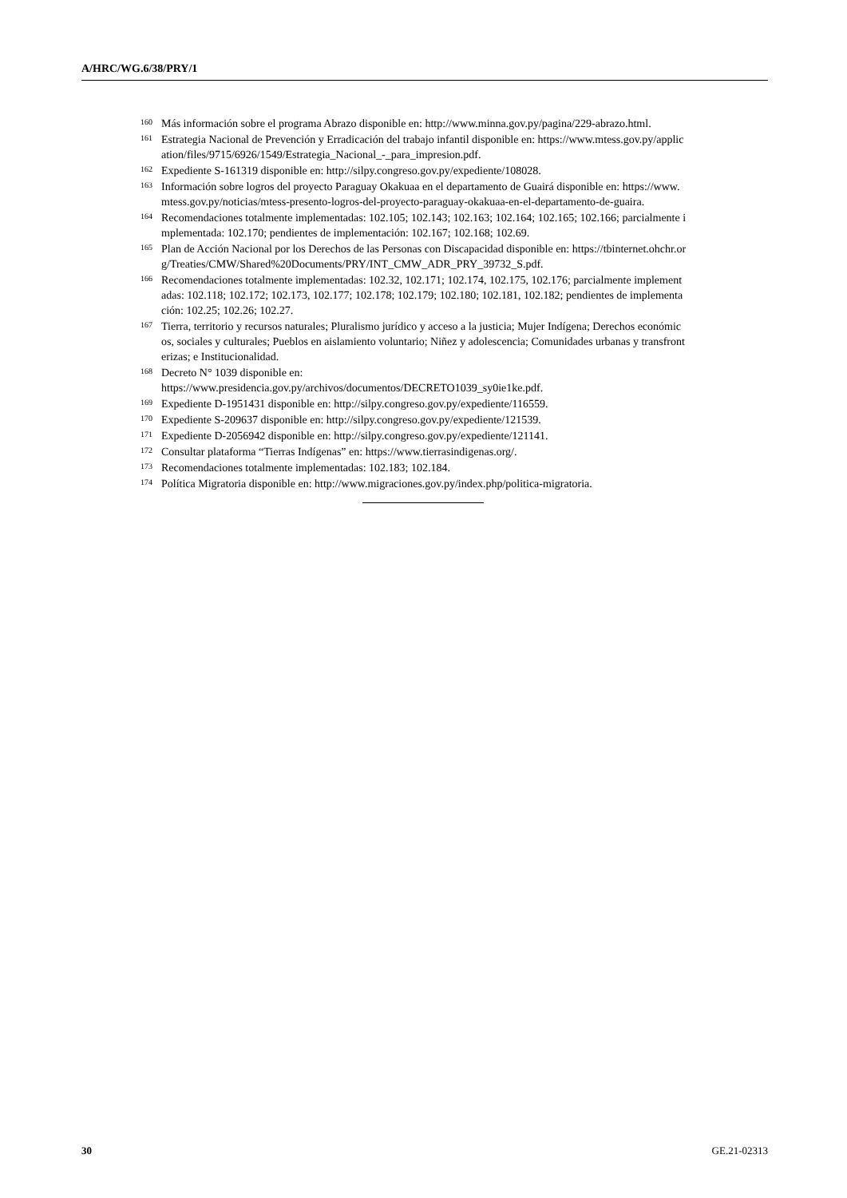A/HRC/WG.6/38/PRY/1
<sup>160</sup>
Más información sobre el programa Abrazo disponible en: http://www.minna.gov.py/pagina/229-abrazo.html.
<sup>161</sup>
Estrategia Nacional de Prevención y Erradicación del trabajo infantil disponible en: https://www.mtess.gov.py/application/files/9715/6926/1549/Estrategia_Nacional_-_para_impresion.pdf.
<sup>162</sup>
Expediente S-161319 disponible en: http://silpy.congreso.gov.py/expediente/108028.
<sup>163</sup>
Información sobre logros del proyecto Paraguay Okakuaa en el departamento de Guairá disponible en: https://www.mtess.gov.py/noticias/mtess-presento-logros-del-proyecto-paraguay-okakuaa-en-el-departamento-de-guaira.
<sup>164</sup>
Recomendaciones totalmente implementadas: 102.105; 102.143; 102.163; 102.164; 102.165; 102.166; parcialmente implementada: 102.170; pendientes de implementación: 102.167; 102.168; 102.69.
<sup>165</sup>
Plan de Acción Nacional por los Derechos de las Personas con Discapacidad disponible en: https://tbinternet.ohchr.org/Treaties/CMW/Shared%20Documents/PRY/INT_CMW_ADR_PRY_39732_S.pdf.
<sup>166</sup>
Recomendaciones totalmente implementadas: 102.32, 102.171; 102.174, 102.175, 102.176; parcialmente implementadas: 102.118; 102.172; 102.173, 102.177; 102.178; 102.179; 102.180; 102.181, 102.182; pendientes de implementación: 102.25; 102.26; 102.27.
<sup>167</sup>
Tierra, territorio y recursos naturales; Pluralismo jurídico y acceso a la justicia; Mujer Indígena; Derechos económicos, sociales y culturales; Pueblos en aislamiento voluntario; Niñez y adolescencia; Comunidades urbanas y transfronterizas; e Institucionalidad.
<sup>168</sup>
Decreto N° 1039 disponible en:
https://www.presidencia.gov.py/archivos/documentos/DECRETO1039_sy0ie1ke.pdf.
<sup>169</sup>
Expediente D-1951431 disponible en: http://silpy.congreso.gov.py/expediente/116559.
<sup>170</sup>
Expediente S-209637 disponible en: http://silpy.congreso.gov.py/expediente/121539.
<sup>171</sup>
Expediente D-2056942 disponible en: http://silpy.congreso.gov.py/expediente/121141.
<sup>172</sup>
Consultar plataforma “Tierras Indígenas” en: https://www.tierrasindigenas.org/.
<sup>173</sup>
Recomendaciones totalmente implementadas: 102.183; 102.184.
<sup>174</sup>
Política Migratoria disponible en: http://www.migraciones.gov.py/index.php/politica-migratoria.
30 GE.21-02313